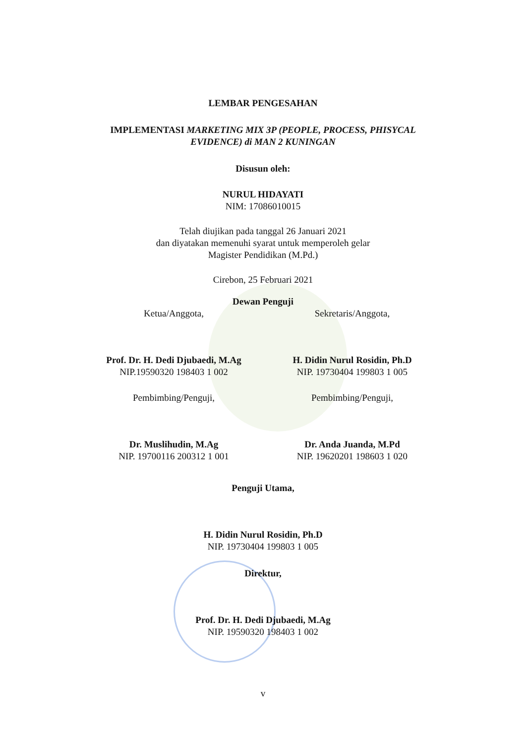LEMBAR PENGESAHAN
IMPLEMENTASI MARKETING MIX 3P (PEOPLE, PROCESS, PHISYCAL
EVIDENCE) di MAN 2 KUNINGAN
Disusun oleh:
NURUL HIDAYATI
NIM: 17086010015
Telah diujikan pada tanggal 26 Januari 2021
dan diyatakan memenuhi syarat untuk memperoleh gelar
Magister Pendidikan (M.Pd.)
Cirebon, 25 Februari 2021
Dewan Penguji
Ketua/Anggota,
Prof. Dr. H. Dedi Djubaedi, M.Ag
NIP.19590320 198403 1 002
Sekretaris/Anggota,
H. Didin Nurul Rosidin, Ph.D
NIP. 19730404 199803 1 005
Pembimbing/Penguji,
Dr. Muslihudin, M.Ag
NIP. 19700116 200312 1 001
Pembimbing/Penguji,
Dr. Anda Juanda, M.Pd
NIP. 19620201 198603 1 020
Penguji Utama,
H. Didin Nurul Rosidin, Ph.D
NIP. 19730404 199803 1 005
Direktur,
Prof. Dr. H. Dedi Djubaedi, M.Ag
NIP. 19590320 198403 1 002
v